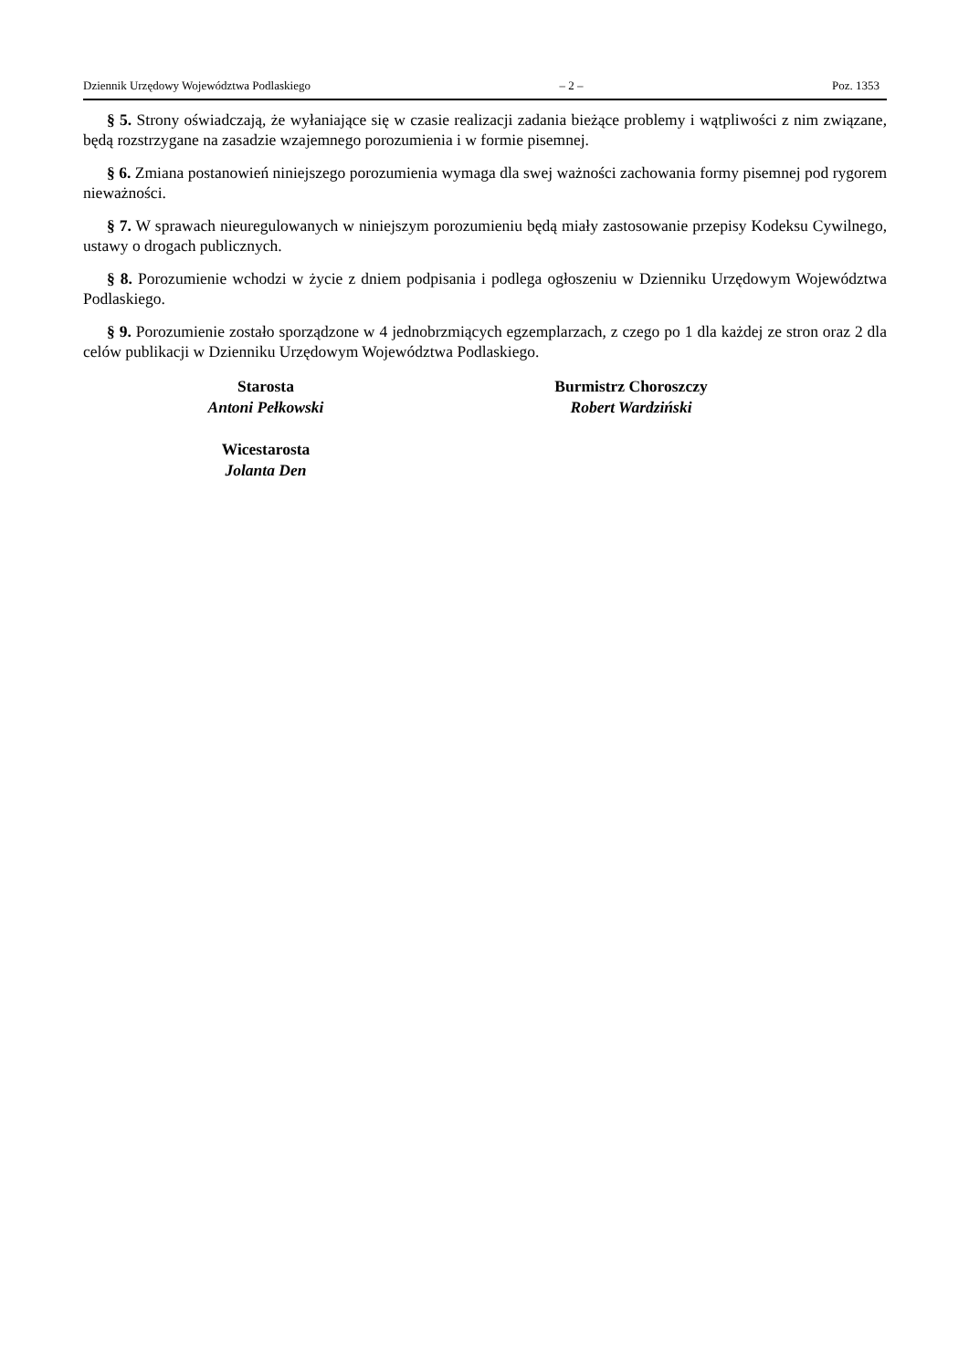Dziennik Urzędowy Województwa Podlaskiego – 2 – Poz. 1353
§ 5. Strony oświadczają, że wyłaniające się w czasie realizacji zadania bieżące problemy i wątpliwości z nim związane, będą rozstrzygane na zasadzie wzajemnego porozumienia i w formie pisemnej.
§ 6. Zmiana postanowień niniejszego porozumienia wymaga dla swej ważności zachowania formy pisemnej pod rygorem nieważności.
§ 7. W sprawach nieuregulowanych w niniejszym porozumieniu będą miały zastosowanie przepisy Kodeksu Cywilnego, ustawy o drogach publicznych.
§ 8. Porozumienie wchodzi w życie z dniem podpisania i podlega ogłoszeniu w Dzienniku Urzędowym Województwa Podlaskiego.
§ 9. Porozumienie zostało sporządzone w 4 jednobrzmiących egzemplarzach, z czego po 1 dla każdej ze stron oraz 2 dla celów publikacji w Dzienniku Urzędowym Województwa Podlaskiego.
Starosta
Antoni Pełkowski
Wicestarosta
Jolanta Den
Burmistrz Choroszczy
Robert Wardziński